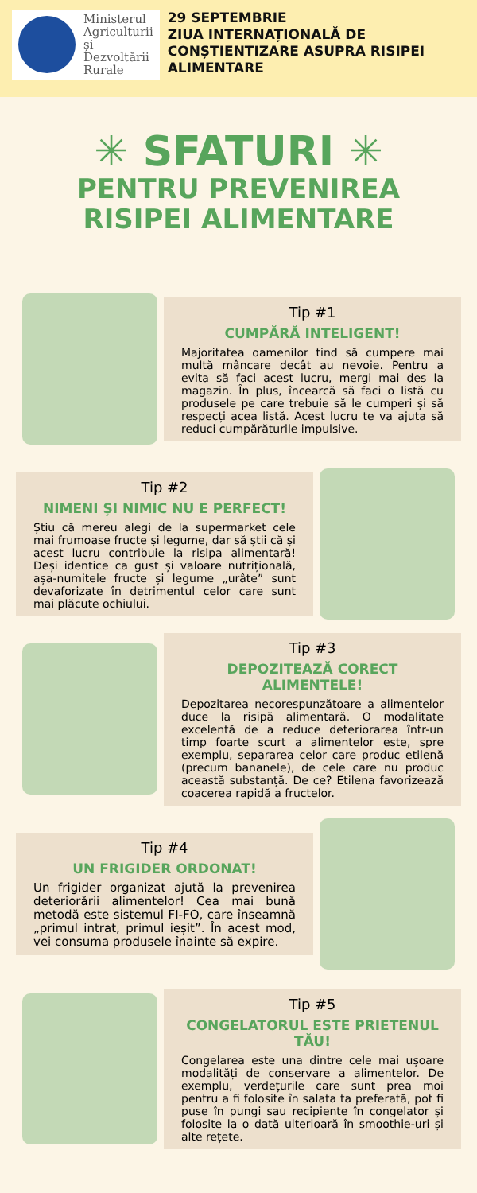Ministerul Agriculturii
și Dezvoltării Rurale
29 SEPTEMBRIE
ZIUA INTERNAȚIONALĂ DE CONȘTIENTIZARE ASUPRA RISIPEI ALIMENTARE
✳ SFATURI ✳
PENTRU PREVENIREA
RISIPEI ALIMENTARE
Tip #1
CUMPĂRĂ INTELIGENT!
Majoritatea oamenilor tind să cumpere mai multă mâncare decât au nevoie. Pentru a evita să faci acest lucru, mergi mai des la magazin. În plus, încearcă să faci o listă cu produsele pe care trebuie să le cumperi și să respecți acea listă. Acest lucru te va ajuta să reduci cumpărăturile impulsive.
Tip #2
NIMENI ȘI NIMIC NU E PERFECT!
Știu că mereu alegi de la supermarket cele mai frumoase fructe și legume, dar să știi că și acest lucru contribuie la risipa alimentară! Deși identice ca gust și valoare nutrițională, așa-numitele fructe și legume „urâte” sunt devaforizate în detrimentul celor care sunt mai plăcute ochiului.
Tip #3
DEPOZITEAZĂ CORECT ALIMENTELE!
Depozitarea necorespunzătoare a alimentelor duce la risipă alimentară. O modalitate excelentă de a reduce deteriorarea într-un timp foarte scurt a alimentelor este, spre exemplu, separarea celor care produc etilenă (precum bananele), de cele care nu produc această substanță. De ce? Etilena favorizează coacerea rapidă a fructelor.
Tip #4
UN FRIGIDER ORDONAT!
Un frigider organizat ajută la prevenirea deteriorării alimentelor! Cea mai bună metodă este sistemul FI-FO, care înseamnă „primul intrat, primul ieșit”. În acest mod, vei consuma produsele înainte să expire.
Tip #5
CONGELATORUL ESTE PRIETENUL TĂU!
Congelarea este una dintre cele mai ușoare modalități de conservare a alimentelor. De exemplu, verdețurile care sunt prea moi pentru a fi folosite în salata ta preferată, pot fi puse în pungi sau recipiente în congelator și folosite la o dată ulterioară în smoothie-uri și alte rețete.